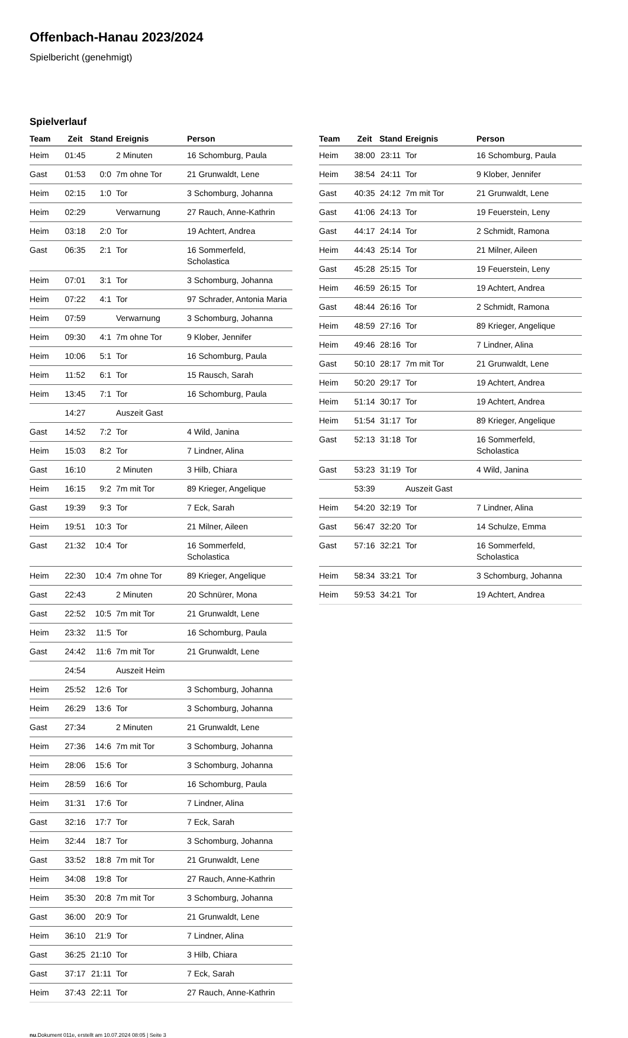Offenbach-Hanau 2023/2024
Spielbericht (genehmigt)
Spielverlauf
| Team | Zeit | Stand | Ereignis | Person |
| --- | --- | --- | --- | --- |
| Heim | 01:45 | | 2 Minuten | 16 Schomburg, Paula |
| Gast | 01:53 | 0:0 | 7m ohne Tor | 21 Grunwaldt, Lene |
| Heim | 02:15 | 1:0 | Tor | 3 Schomburg, Johanna |
| Heim | 02:29 | | Verwarnung | 27 Rauch, Anne-Kathrin |
| Heim | 03:18 | 2:0 | Tor | 19 Achtert, Andrea |
| Gast | 06:35 | 2:1 | Tor | 16 Sommerfeld, Scholastica |
| Heim | 07:01 | 3:1 | Tor | 3 Schomburg, Johanna |
| Heim | 07:22 | 4:1 | Tor | 97 Schrader, Antonia Maria |
| Heim | 07:59 | | Verwarnung | 3 Schomburg, Johanna |
| Heim | 09:30 | 4:1 | 7m ohne Tor | 9 Klober, Jennifer |
| Heim | 10:06 | 5:1 | Tor | 16 Schomburg, Paula |
| Heim | 11:52 | 6:1 | Tor | 15 Rausch, Sarah |
| Heim | 13:45 | 7:1 | Tor | 16 Schomburg, Paula |
| | 14:27 | | Auszeit Gast | |
| Gast | 14:52 | 7:2 | Tor | 4 Wild, Janina |
| Heim | 15:03 | 8:2 | Tor | 7 Lindner, Alina |
| Gast | 16:10 | | 2 Minuten | 3 Hilb, Chiara |
| Heim | 16:15 | 9:2 | 7m mit Tor | 89 Krieger, Angelique |
| Gast | 19:39 | 9:3 | Tor | 7 Eck, Sarah |
| Heim | 19:51 | 10:3 | Tor | 21 Milner, Aileen |
| Gast | 21:32 | 10:4 | Tor | 16 Sommerfeld, Scholastica |
| Heim | 22:30 | 10:4 | 7m ohne Tor | 89 Krieger, Angelique |
| Gast | 22:43 | | 2 Minuten | 20 Schnürer, Mona |
| Gast | 22:52 | 10:5 | 7m mit Tor | 21 Grunwaldt, Lene |
| Heim | 23:32 | 11:5 | Tor | 16 Schomburg, Paula |
| Gast | 24:42 | 11:6 | 7m mit Tor | 21 Grunwaldt, Lene |
| | 24:54 | | Auszeit Heim | |
| Heim | 25:52 | 12:6 | Tor | 3 Schomburg, Johanna |
| Heim | 26:29 | 13:6 | Tor | 3 Schomburg, Johanna |
| Gast | 27:34 | | 2 Minuten | 21 Grunwaldt, Lene |
| Heim | 27:36 | 14:6 | 7m mit Tor | 3 Schomburg, Johanna |
| Heim | 28:06 | 15:6 | Tor | 3 Schomburg, Johanna |
| Heim | 28:59 | 16:6 | Tor | 16 Schomburg, Paula |
| Heim | 31:31 | 17:6 | Tor | 7 Lindner, Alina |
| Gast | 32:16 | 17:7 | Tor | 7 Eck, Sarah |
| Heim | 32:44 | 18:7 | Tor | 3 Schomburg, Johanna |
| Gast | 33:52 | 18:8 | 7m mit Tor | 21 Grunwaldt, Lene |
| Heim | 34:08 | 19:8 | Tor | 27 Rauch, Anne-Kathrin |
| Heim | 35:30 | 20:8 | 7m mit Tor | 3 Schomburg, Johanna |
| Gast | 36:00 | 20:9 | Tor | 21 Grunwaldt, Lene |
| Heim | 36:10 | 21:9 | Tor | 7 Lindner, Alina |
| Gast | 36:25 | 21:10 | Tor | 3 Hilb, Chiara |
| Gast | 37:17 | 21:11 | Tor | 7 Eck, Sarah |
| Heim | 37:43 | 22:11 | Tor | 27 Rauch, Anne-Kathrin |
| Team | Zeit | Stand | Ereignis | Person |
| --- | --- | --- | --- | --- |
| Heim | 38:00 | 23:11 | Tor | 16 Schomburg, Paula |
| Heim | 38:54 | 24:11 | Tor | 9 Klober, Jennifer |
| Gast | 40:35 | 24:12 | 7m mit Tor | 21 Grunwaldt, Lene |
| Gast | 41:06 | 24:13 | Tor | 19 Feuerstein, Leny |
| Gast | 44:17 | 24:14 | Tor | 2 Schmidt, Ramona |
| Heim | 44:43 | 25:14 | Tor | 21 Milner, Aileen |
| Gast | 45:28 | 25:15 | Tor | 19 Feuerstein, Leny |
| Heim | 46:59 | 26:15 | Tor | 19 Achtert, Andrea |
| Gast | 48:44 | 26:16 | Tor | 2 Schmidt, Ramona |
| Heim | 48:59 | 27:16 | Tor | 89 Krieger, Angelique |
| Heim | 49:46 | 28:16 | Tor | 7 Lindner, Alina |
| Gast | 50:10 | 28:17 | 7m mit Tor | 21 Grunwaldt, Lene |
| Heim | 50:20 | 29:17 | Tor | 19 Achtert, Andrea |
| Heim | 51:14 | 30:17 | Tor | 19 Achtert, Andrea |
| Heim | 51:54 | 31:17 | Tor | 89 Krieger, Angelique |
| Gast | 52:13 | 31:18 | Tor | 16 Sommerfeld, Scholastica |
| Gast | 53:23 | 31:19 | Tor | 4 Wild, Janina |
| | 53:39 | | Auszeit Gast | |
| Heim | 54:20 | 32:19 | Tor | 7 Lindner, Alina |
| Gast | 56:47 | 32:20 | Tor | 14 Schulze, Emma |
| Gast | 57:16 | 32:21 | Tor | 16 Sommerfeld, Scholastica |
| Heim | 58:34 | 33:21 | Tor | 3 Schomburg, Johanna |
| Heim | 59:53 | 34:21 | Tor | 19 Achtert, Andrea |
nu.Dokument 011e, erstellt am 10.07.2024 08:05 | Seite 3